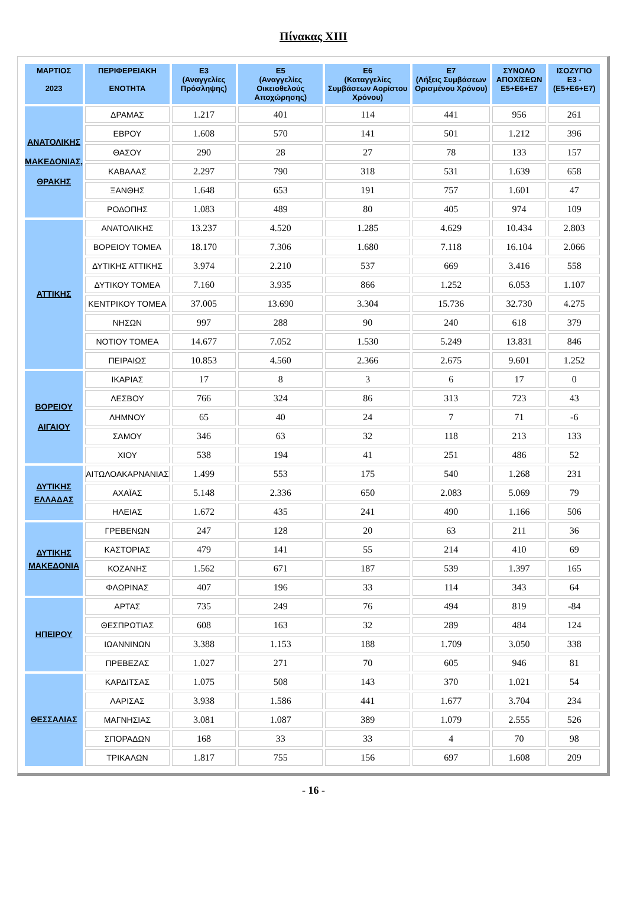Πίνακας XIII
| ΜΑΡΤΙΟΣ 2023 | ΠΕΡΙΦΕΡΕΙΑΚΗ ΕΝΟΤΗΤΑ | Ε3 (Αναγγελίες Πρόσληψης) | Ε5 (Αναγγελίες Οικειοθελούς Αποχώρησης) | Ε6 (Καταγγελίες Συμβάσεων Αορίστου Χρόνου) | Ε7 (Λήξεις Συμβάσεων Ορισμένου Χρόνου) | ΣΥΝΟΛΟ ΑΠΟΧ/ΣΕΩΝ Ε5+Ε6+Ε7 | ΙΣΟΖΥΓΙΟ Ε3 -(Ε5+Ε6+Ε7) |
| --- | --- | --- | --- | --- | --- | --- | --- |
| ΑΝΑΤΟΛΙΚΗΣ ΜΑΚΕΔΟΝΙΑΣ, ΘΡΑΚΗΣ | ΔΡΑΜΑΣ | 1.217 | 401 | 114 | 441 | 956 | 261 |
| | ΕΒΡΟΥ | 1.608 | 570 | 141 | 501 | 1.212 | 396 |
| | ΘΑΣΟΥ | 290 | 28 | 27 | 78 | 133 | 157 |
| | ΚΑΒΑΛΑΣ | 2.297 | 790 | 318 | 531 | 1.639 | 658 |
| | ΞΑΝΘΗΣ | 1.648 | 653 | 191 | 757 | 1.601 | 47 |
| | ΡΟΔΟΠΗΣ | 1.083 | 489 | 80 | 405 | 974 | 109 |
| ΑΤΤΙΚΗΣ | ΑΝΑΤΟΛΙΚΗΣ | 13.237 | 4.520 | 1.285 | 4.629 | 10.434 | 2.803 |
| | ΒΟΡΕΙΟΥ ΤΟΜΕΑ | 18.170 | 7.306 | 1.680 | 7.118 | 16.104 | 2.066 |
| | ΔΥΤΙΚΗΣ ΑΤΤΙΚΗΣ | 3.974 | 2.210 | 537 | 669 | 3.416 | 558 |
| | ΔΥΤΙΚΟΥ ΤΟΜΕΑ | 7.160 | 3.935 | 866 | 1.252 | 6.053 | 1.107 |
| | ΚΕΝΤΡΙΚΟΥ ΤΟΜΕΑ | 37.005 | 13.690 | 3.304 | 15.736 | 32.730 | 4.275 |
| | ΝΗΣΩΝ | 997 | 288 | 90 | 240 | 618 | 379 |
| | ΝΟΤΙΟΥ ΤΟΜΕΑ | 14.677 | 7.052 | 1.530 | 5.249 | 13.831 | 846 |
| | ΠΕΙΡΑΙΩΣ | 10.853 | 4.560 | 2.366 | 2.675 | 9.601 | 1.252 |
| ΒΟΡΕΙΟΥ ΑΙΓΑΙΟΥ | ΙΚΑΡΙΑΣ | 17 | 8 | 3 | 6 | 17 | 0 |
| | ΛΕΣΒΟΥ | 766 | 324 | 86 | 313 | 723 | 43 |
| | ΛΗΜΝΟΥ | 65 | 40 | 24 | 7 | 71 | -6 |
| | ΣΑΜΟΥ | 346 | 63 | 32 | 118 | 213 | 133 |
| | ΧΙΟΥ | 538 | 194 | 41 | 251 | 486 | 52 |
| ΔΥΤΙΚΗΣ ΕΛΛΑΔΑΣ | ΑΙΤΩΛΟΑΚΑΡΝΑΝΙΑΣ | 1.499 | 553 | 175 | 540 | 1.268 | 231 |
| | ΑΧΑΪΑΣ | 5.148 | 2.336 | 650 | 2.083 | 5.069 | 79 |
| | ΗΛΕΙΑΣ | 1.672 | 435 | 241 | 490 | 1.166 | 506 |
| ΔΥΤΙΚΗΣ ΜΑΚΕΔΟΝΙΑ | ΓΡΕΒΕΝΩΝ | 247 | 128 | 20 | 63 | 211 | 36 |
| | ΚΑΣΤΟΡΙΑΣ | 479 | 141 | 55 | 214 | 410 | 69 |
| | ΚΟΖΑΝΗΣ | 1.562 | 671 | 187 | 539 | 1.397 | 165 |
| | ΦΛΩΡΙΝΑΣ | 407 | 196 | 33 | 114 | 343 | 64 |
| ΗΠΕΙΡΟΥ | ΑΡΤΑΣ | 735 | 249 | 76 | 494 | 819 | -84 |
| | ΘΕΣΠΡΩΤΙΑΣ | 608 | 163 | 32 | 289 | 484 | 124 |
| | ΙΩΑΝΝΙΝΩΝ | 3.388 | 1.153 | 188 | 1.709 | 3.050 | 338 |
| | ΠΡΕΒΕΖΑΣ | 1.027 | 271 | 70 | 605 | 946 | 81 |
| ΘΕΣΣΑΛΙΑΣ | ΚΑΡΔΙΤΣΑΣ | 1.075 | 508 | 143 | 370 | 1.021 | 54 |
| | ΛΑΡΙΣΑΣ | 3.938 | 1.586 | 441 | 1.677 | 3.704 | 234 |
| | ΜΑΓΝΗΣΙΑΣ | 3.081 | 1.087 | 389 | 1.079 | 2.555 | 526 |
| | ΣΠΟΡΑΔΩΝ | 168 | 33 | 33 | 4 | 70 | 98 |
| | ΤΡΙΚΑΛΩΝ | 1.817 | 755 | 156 | 697 | 1.608 | 209 |
- 16 -